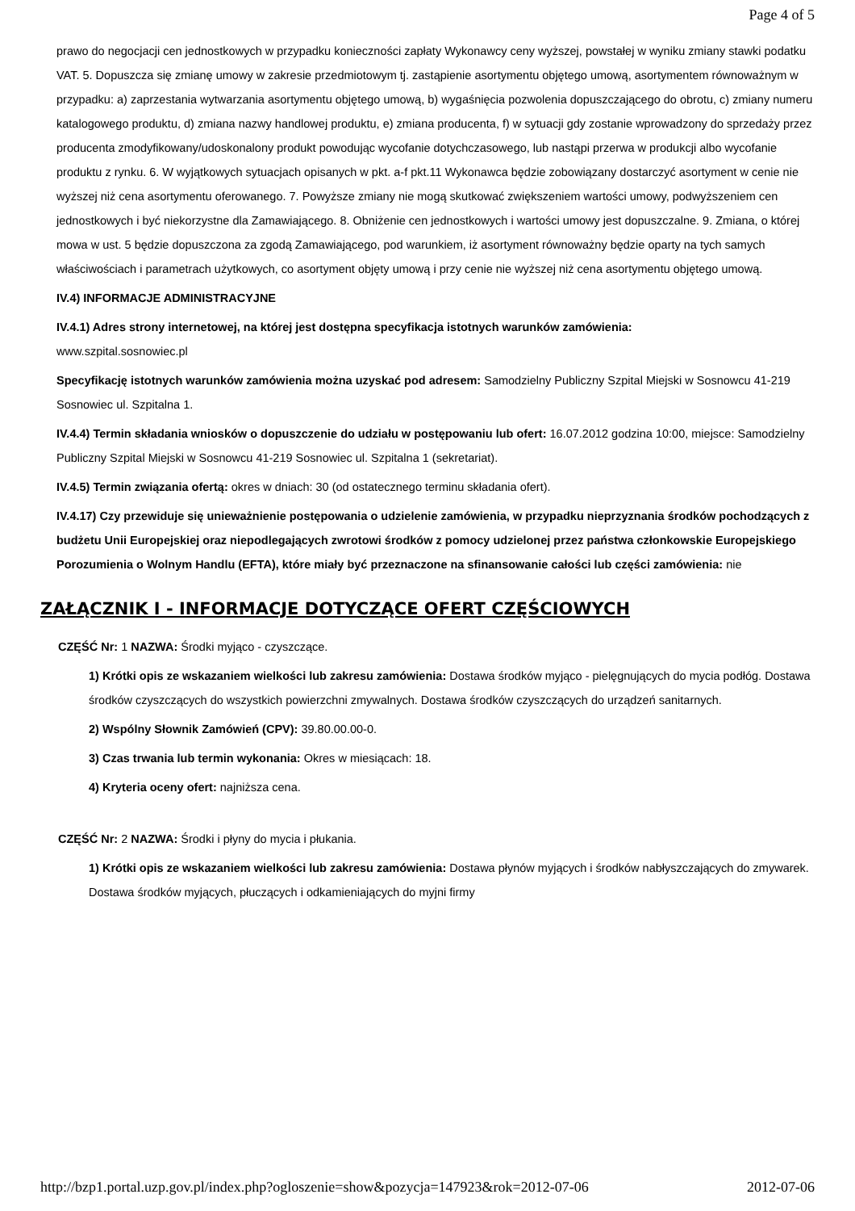Page 4 of 5
prawo do negocjacji cen jednostkowych w przypadku konieczności zapłaty Wykonawcy ceny wyższej, powstałej w wyniku zmiany stawki podatku VAT. 5. Dopuszcza się zmianę umowy w zakresie przedmiotowym tj. zastąpienie asortymentu objętego umową, asortymentem równoważnym w przypadku: a) zaprzestania wytwarzania asortymentu objętego umową, b) wygaśnięcia pozwolenia dopuszczającego do obrotu, c) zmiany numeru katalogowego produktu, d) zmiana nazwy handlowej produktu, e) zmiana producenta, f) w sytuacji gdy zostanie wprowadzony do sprzedaży przez producenta zmodyfikowany/udoskonalony produkt powodując wycofanie dotychczasowego, lub nastąpi przerwa w produkcji albo wycofanie produktu z rynku. 6. W wyjątkowych sytuacjach opisanych w pkt. a-f pkt.11 Wykonawca będzie zobowiązany dostarczyć asortyment w cenie nie wyższej niż cena asortymentu oferowanego. 7. Powyższe zmiany nie mogą skutkować zwiększeniem wartości umowy, podwyższeniem cen jednostkowych i być niekorzystne dla Zamawiającego. 8. Obniżenie cen jednostkowych i wartości umowy jest dopuszczalne. 9. Zmiana, o której mowa w ust. 5 będzie dopuszczona za zgodą Zamawiającego, pod warunkiem, iż asortyment równoważny będzie oparty na tych samych właściwościach i parametrach użytkowych, co asortyment objęty umową i przy cenie nie wyższej niż cena asortymentu objętego umową.
IV.4) INFORMACJE ADMINISTRACYJNE
IV.4.1) Adres strony internetowej, na której jest dostępna specyfikacja istotnych warunków zamówienia:
www.szpital.sosnowiec.pl
Specyfikację istotnych warunków zamówienia można uzyskać pod adresem: Samodzielny Publiczny Szpital Miejski w Sosnowcu 41-219 Sosnowiec ul. Szpitalna 1.
IV.4.4) Termin składania wniosków o dopuszczenie do udziału w postępowaniu lub ofert: 16.07.2012 godzina 10:00, miejsce: Samodzielny Publiczny Szpital Miejski w Sosnowcu 41-219 Sosnowiec ul. Szpitalna 1 (sekretariat).
IV.4.5) Termin związania ofertą: okres w dniach: 30 (od ostatecznego terminu składania ofert).
IV.4.17) Czy przewiduje się unieważnienie postępowania o udzielenie zamówienia, w przypadku nieprzyznania środków pochodzących z budżetu Unii Europejskiej oraz niepodlegających zwrotowi środków z pomocy udzielonej przez państwa członkowskie Europejskiego Porozumienia o Wolnym Handlu (EFTA), które miały być przeznaczone na sfinansowanie całości lub części zamówienia: nie
ZAŁĄCZNIK I - INFORMACJE DOTYCZĄCE OFERT CZĘŚCIOWYCH
CZĘŚĆ Nr: 1 NAZWA: Środki myjąco - czyszczące.
1) Krótki opis ze wskazaniem wielkości lub zakresu zamówienia: Dostawa środków myjąco - pielęgnujących do mycia podłóg. Dostawa środków czyszczących do wszystkich powierzchni zmywalnych. Dostawa środków czyszczących do urządzeń sanitarnych.
2) Wspólny Słownik Zamówień (CPV): 39.80.00.00-0.
3) Czas trwania lub termin wykonania: Okres w miesiącach: 18.
4) Kryteria oceny ofert: najniższa cena.
CZĘŚĆ Nr: 2 NAZWA: Środki i płyny do mycia i płukania.
1) Krótki opis ze wskazaniem wielkości lub zakresu zamówienia: Dostawa płynów myjących i środków nabłyszczających do zmywarek. Dostawa środków myjących, płuczących i odkamieniających do myjni firmy
http://bzp1.portal.uzp.gov.pl/index.php?ogloszenie=show&pozycja=147923&rok=2012-07-06 2012-07-06